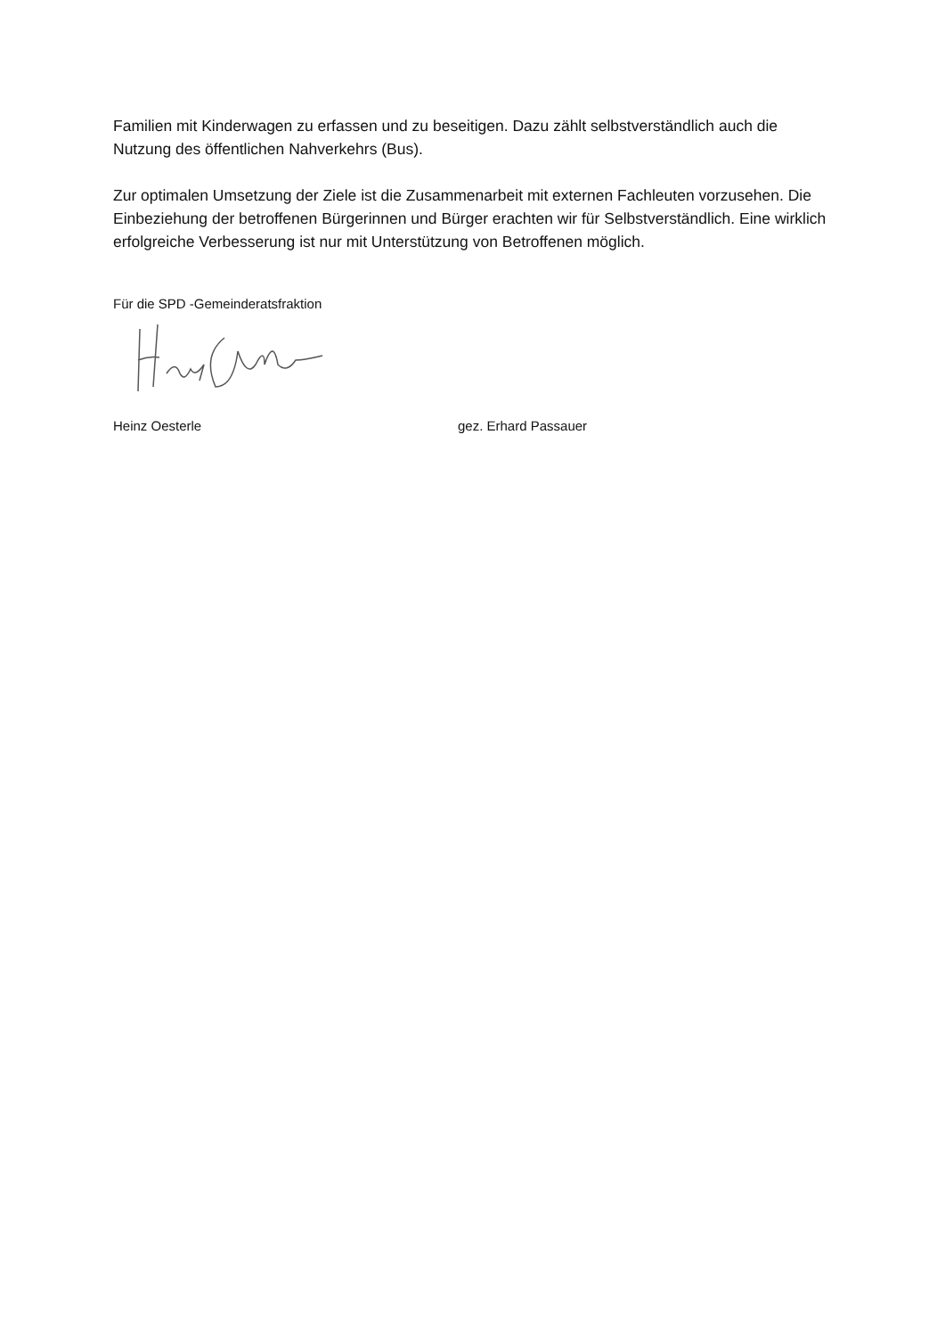Familien mit Kinderwagen zu erfassen und zu beseitigen. Dazu zählt selbstverständlich auch die Nutzung des öffentlichen Nahverkehrs (Bus).
Zur optimalen Umsetzung der Ziele ist die Zusammenarbeit mit externen Fachleuten vorzusehen. Die Einbeziehung der betroffenen Bürgerinnen und Bürger erachten wir für Selbstverständlich. Eine wirklich erfolgreiche Verbesserung ist nur mit Unterstützung von Betroffenen möglich.
Für die SPD -Gemeinderatsfraktion
Heinz Oesterle gez. Erhard Passauer